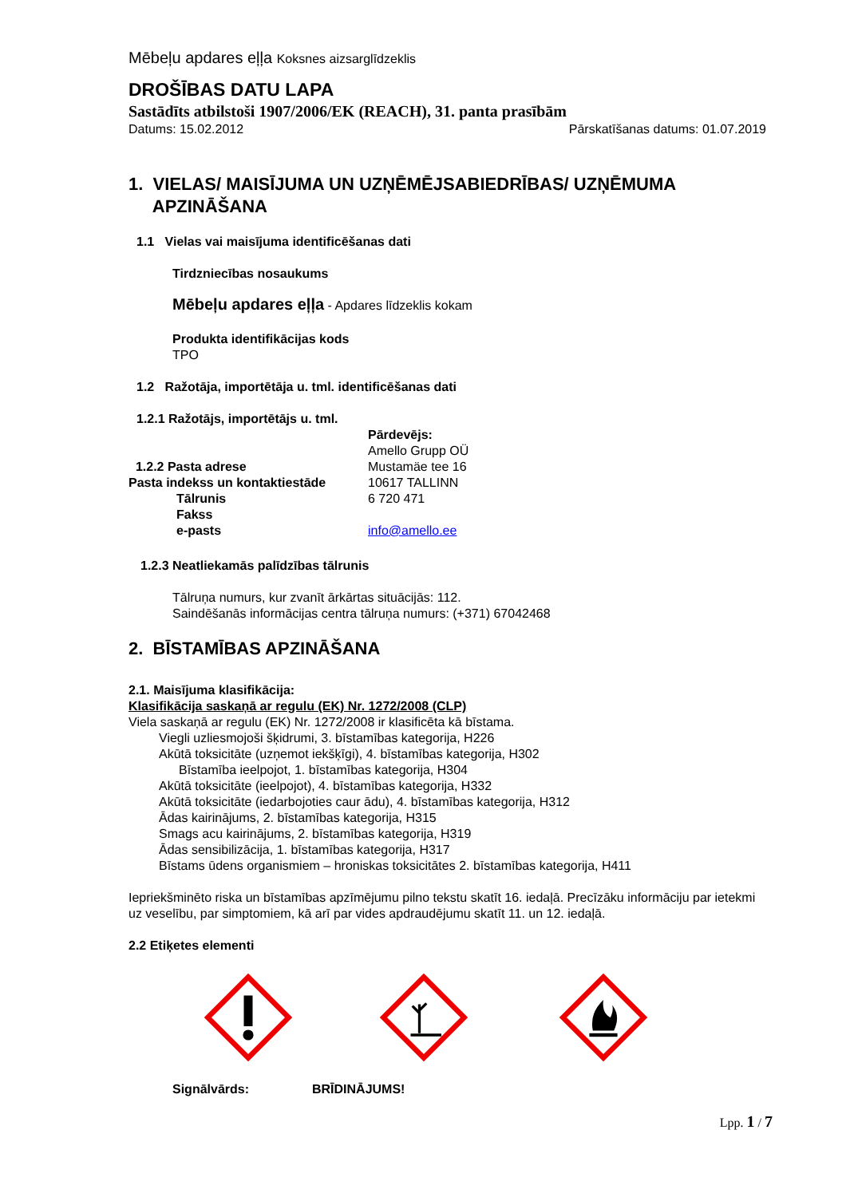Mēbeļu apdares eļļa Koksnes aizsarglīdzeklis
DROŠĪBAS DATU LAPA
Sastādīts atbilstoši 1907/2006/EK (REACH), 31. panta prasībām
Datums: 15.02.2012 Pārskatīšanas datums: 01.07.2019
1. VIELAS/ MAISĪJUMA UN UZŅĒMĒJSABIEDRĪBAS/ UZŅĒMUMA
APZINĀŠANA
1.1 Vielas vai maisījuma identificēšanas dati
Tirdzniecības nosaukums
Mēbeļu apdares eļļa - Apdares līdzeklis kokam
Produkta identifikācijas kods
TPO
1.2 Ražotāja, importētāja u. tml. identificēšanas dati
1.2.1 Ražotājs, importētājs u. tml.
Pārdevējs:
Amello Grupp OÜ
1.2.2 Pasta adrese Mustamäe tee 16
Pasta indekss un kontaktiestāde 10617 TALLINN
Tālrunis 6 720 471
Fakss
e-pasts info@amello.ee
1.2.3 Neatliekamās palīdzības tālrunis
Tālruņa numurs, kur zvanīt ārkārtas situācijās: 112.
Saindēšanās informācijas centra tālruņa numurs: (+371) 67042468
2. BĪSTAMĪBAS APZINĀŠANA
2.1. Maisījuma klasifikācija:
Klasifikācija saskaņā ar regulu (EK) Nr. 1272/2008 (CLP)
Viela saskaņā ar regulu (EK) Nr. 1272/2008 ir klasificēta kā bīstama.
Viegli uzliesmojoši šķidrumi, 3. bīstamības kategorija, H226
Akūtā toksicitāte (uzņemot iekšķīgi), 4. bīstamības kategorija, H302
Bīstamība ieelpojot, 1. bīstamības kategorija, H304
Akūtā toksicitāte (ieelpojot), 4. bīstamības kategorija, H332
Akūtā toksicitāte (iedarbojoties caur ādu), 4. bīstamības kategorija, H312
Ādas kairinājums, 2. bīstamības kategorija, H315
Smags acu kairinājums, 2. bīstamības kategorija, H319
Ādas sensibilizācija, 1. bīstamības kategorija, H317
Bīstams ūdens organismiem – hroniskas toksicitātes 2. bīstamības kategorija, H411
Iepriekšminēto riska un bīstamības apzīmējumu pilno tekstu skatīt 16. iedaļā. Precīzāku informāciju par ietekmi uz veselību, par simptomiem, kā arī par vides apdraudējumu skatīt 11. un 12. iedaļā.
2.2 Etiķetes elementi
Signālvārds: BRĪDINĀJUMS!
Lpp. 1 / 7